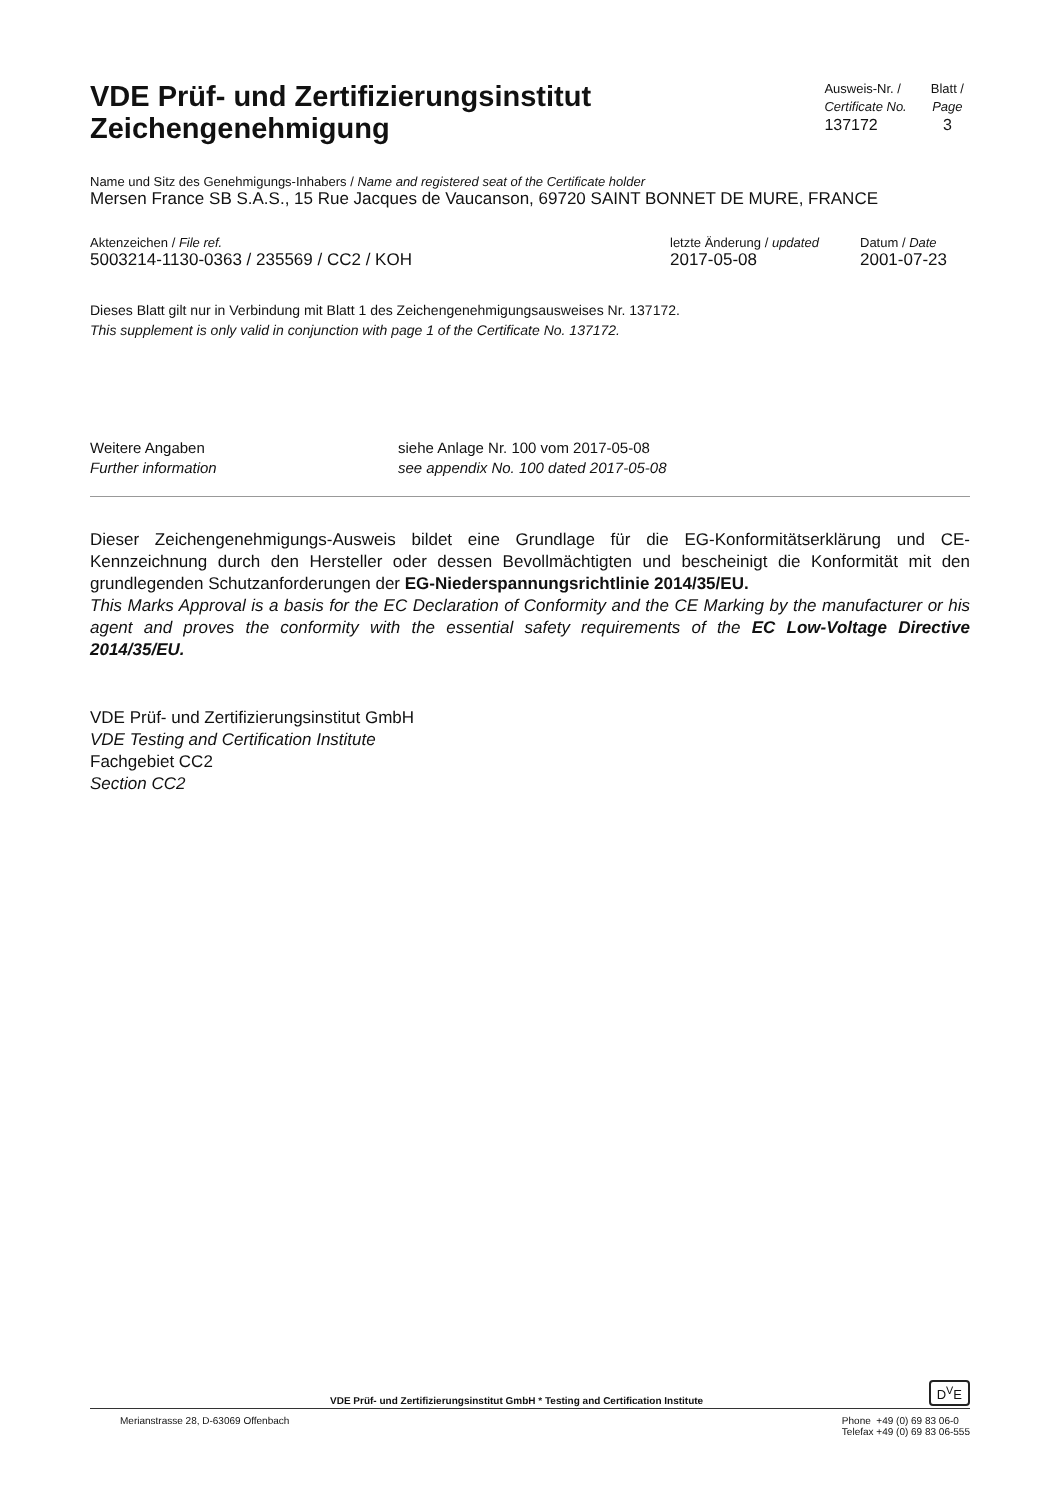VDE Prüf- und Zertifizierungsinstitut
Zeichengenehmigung
Ausweis-Nr. /
Certificate No.
137172
Blatt /
Page
3
Name und Sitz des Genehmigungs-Inhabers / Name and registered seat of the Certificate holder
Mersen France SB S.A.S., 15 Rue Jacques de Vaucanson, 69720 SAINT BONNET DE MURE, FRANCE
Aktenzeichen / File ref.
5003214-1130-0363 / 235569 / CC2 / KOH
letzte Änderung / updated
2017-05-08
Datum / Date
2001-07-23
Dieses Blatt gilt nur in Verbindung mit Blatt 1 des Zeichengenehmigungsausweises Nr. 137172.
This supplement is only valid in conjunction with page 1 of the Certificate No. 137172.
Weitere Angaben
Further information
siehe Anlage Nr. 100 vom 2017-05-08
see appendix No. 100 dated 2017-05-08
Dieser Zeichengenehmigungs-Ausweis bildet eine Grundlage für die EG-Konformitätserklärung und CE-Kennzeichnung durch den Hersteller oder dessen Bevollmächtigten und bescheinigt die Konformität mit den grundlegenden Schutzanforderungen der EG-Niederspannungsrichtlinie 2014/35/EU.
This Marks Approval is a basis for the EC Declaration of Conformity and the CE Marking by the manufacturer or his agent and proves the conformity with the essential safety requirements of the EC Low-Voltage Directive 2014/35/EU.
VDE Prüf- und Zertifizierungsinstitut GmbH
VDE Testing and Certification Institute
Fachgebiet CC2
Section CC2
VDE Prüf- und Zertifizierungsinstitut GmbH * Testing and Certification Institute D<sup>V</sup>E
Merianstrasse 28, D-63069 Offenbach Phone +49 (0) 69 83 06-0
Telefax +49 (0) 69 83 06-555